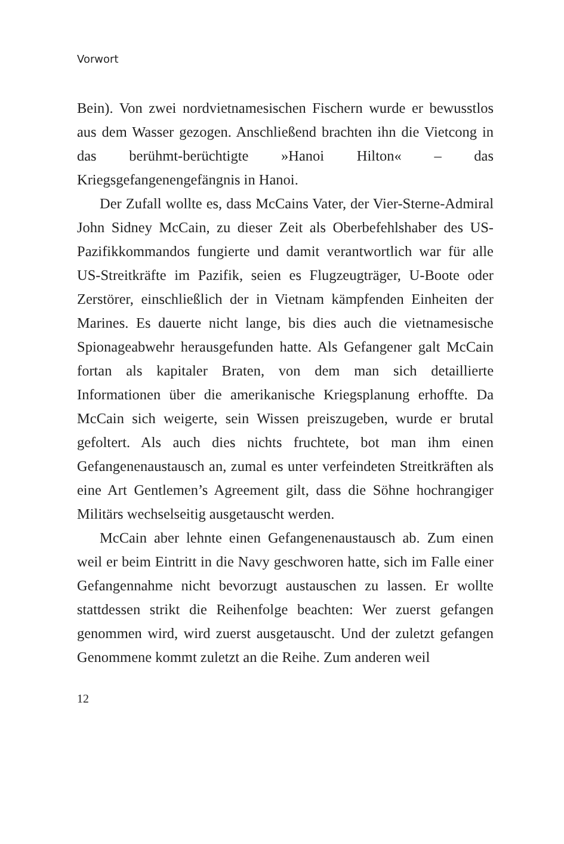Vorwort
Bein). Von zwei nordvietnamesischen Fischern wurde er bewusstlos aus dem Wasser gezogen. Anschließend brachten ihn die Vietcong in das berühmt-berüchtigte »Hanoi Hilton« – das Kriegsgefangenengefängnis in Hanoi.
Der Zufall wollte es, dass McCains Vater, der Vier-Sterne-Admiral John Sidney McCain, zu dieser Zeit als Oberbefehlshaber des US-Pazifikkommandos fungierte und damit verantwortlich war für alle US-Streitkräfte im Pazifik, seien es Flugzeugträger, U-Boote oder Zerstörer, einschließlich der in Vietnam kämpfenden Einheiten der Marines. Es dauerte nicht lange, bis dies auch die vietnamesische Spionageabwehr herausgefunden hatte. Als Gefangener galt McCain fortan als kapitaler Braten, von dem man sich detaillierte Informationen über die amerikanische Kriegsplanung erhoffte. Da McCain sich weigerte, sein Wissen preiszugeben, wurde er brutal gefoltert. Als auch dies nichts fruchtete, bot man ihm einen Gefangenenaustausch an, zumal es unter verfeindeten Streitkräften als eine Art Gentlemen’s Agreement gilt, dass die Söhne hochrangiger Militärs wechselseitig ausgetauscht werden.
McCain aber lehnte einen Gefangenenaustausch ab. Zum einen weil er beim Eintritt in die Navy geschworen hatte, sich im Falle einer Gefangennahme nicht bevorzugt austauschen zu lassen. Er wollte stattdessen strikt die Reihenfolge beachten: Wer zuerst gefangen genommen wird, wird zuerst ausgetauscht. Und der zuletzt gefangen Genommene kommt zuletzt an die Reihe. Zum anderen weil
12